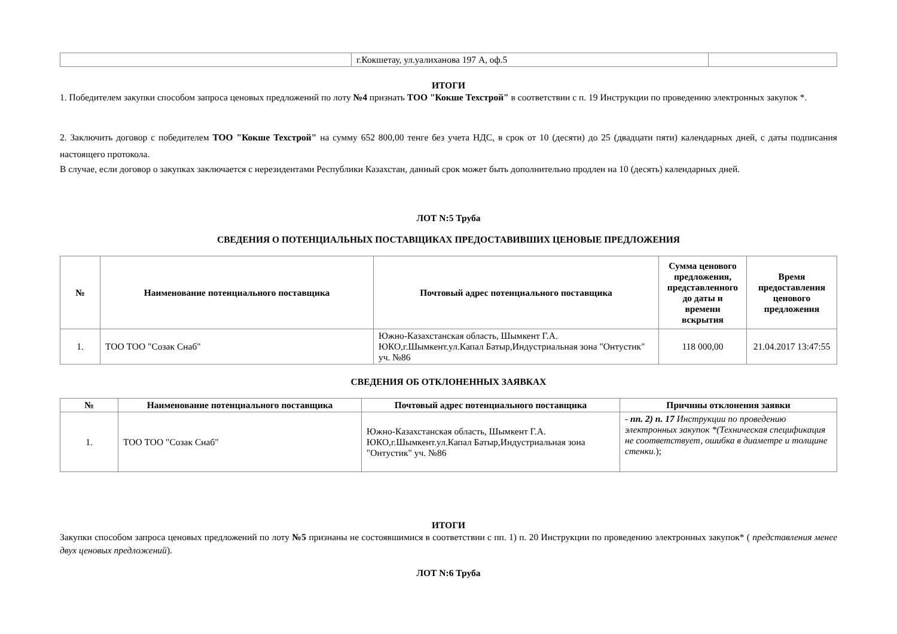| | г.Кокшетау, ул.уалиханова 197 А, оф.5 | |
ИТОГИ
1. Победителем закупки способом запроса ценовых предложений по лоту №4 признать ТОО "Кокше Техстрой" в соответствии с п. 19 Инструкции по проведению электронных закупок *.
2. Заключить договор с победителем ТОО "Кокше Техстрой" на сумму 652 800,00 тенге без учета НДС, в срок от 10 (десяти) до 25 (двадцати пяти) календарных дней, с даты подписания настоящего протокола.
В случае, если договор о закупках заключается с нерезидентами Республики Казахстан, данный срок может быть дополнительно продлен на 10 (десять) календарных дней.
ЛОТ N:5 Труба
СВЕДЕНИЯ О ПОТЕНЦИАЛЬНЫХ ПОСТАВЩИКАХ ПРЕДОСТАВИВШИХ ЦЕНОВЫЕ ПРЕДЛОЖЕНИЯ
| № | Наименование потенциального поставщика | Почтовый адрес потенциального поставщика | Сумма ценового предложения, представленного до даты и времени вскрытия | Время предоставления ценового предложения |
| --- | --- | --- | --- | --- |
| 1. | ТОО ТОО "Созак Снаб" | Южно-Казахстанская область, Шымкент Г.А. ЮКО,г.Шымкент.ул.Капал Батыр,Индустриальная зона "Онтустик" уч. №86 | 118 000,00 | 21.04.2017 13:47:55 |
СВЕДЕНИЯ ОБ ОТКЛОНЕННЫХ ЗАЯВКАХ
| № | Наименование потенциального поставщика | Почтовый адрес потенциального поставщика | Причины отклонения заявки |
| --- | --- | --- | --- |
| 1. | ТОО ТОО "Созак Снаб" | Южно-Казахстанская область, Шымкент Г.А. ЮКО,г.Шымкент.ул.Капал Батыр,Индустриальная зона "Онтустик" уч. №86 | - пп. 2) п. 17 Инструкции по проведению электронных закупок *(Техническая спецификация не соответствует, ошибка в диаметре и толщине стенки. ); |
ИТОГИ
Закупки способом запроса ценовых предложений по лоту №5 признаны не состоявшимися в соответствии с пп. 1) п. 20 Инструкции по проведению электронных закупок* ( представления менее двух ценовых предложений).
ЛОТ N:6 Труба